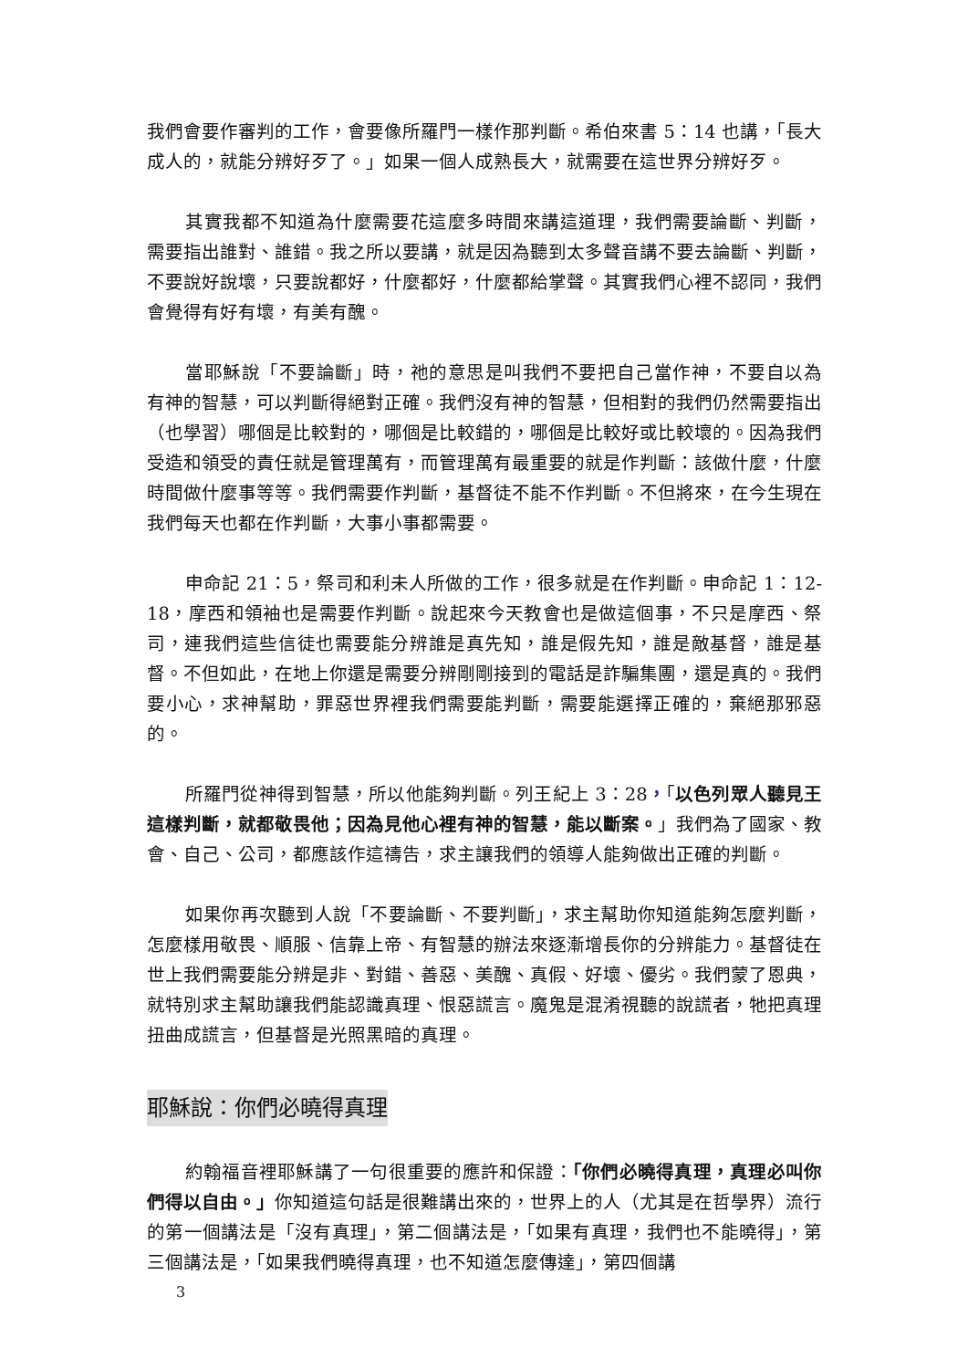我們會要作審判的工作，會要像所羅門一樣作那判斷。希伯來書 5：14 也講，「長大成人的，就能分辨好歹了。」如果一個人成熟長大，就需要在這世界分辨好歹。
其實我都不知道為什麼需要花這麼多時間來講這道理，我們需要論斷、判斷，需要指出誰對、誰錯。我之所以要講，就是因為聽到太多聲音講不要去論斷、判斷，不要說好說壞，只要說都好，什麼都好，什麼都給掌聲。其實我們心裡不認同，我們會覺得有好有壞，有美有醜。
當耶穌說「不要論斷」時，祂的意思是叫我們不要把自己當作神，不要自以為有神的智慧，可以判斷得絕對正確。我們沒有神的智慧，但相對的我們仍然需要指出（也學習）哪個是比較對的，哪個是比較錯的，哪個是比較好或比較壞的。因為我們受造和領受的責任就是管理萬有，而管理萬有最重要的就是作判斷：該做什麼，什麼時間做什麼事等等。我們需要作判斷，基督徒不能不作判斷。不但將來，在今生現在我們每天也都在作判斷，大事小事都需要。
申命記 21：5，祭司和利未人所做的工作，很多就是在作判斷。申命記 1：12-18，摩西和領袖也是需要作判斷。說起來今天教會也是做這個事，不只是摩西、祭司，連我們這些信徒也需要能分辨誰是真先知，誰是假先知，誰是敵基督，誰是基督。不但如此，在地上你還是需要分辨剛剛接到的電話是詐騙集團，還是真的。我們要小心，求神幫助，罪惡世界裡我們需要能判斷，需要能選擇正確的，棄絕那邪惡的。
所羅門從神得到智慧，所以他能夠判斷。列王紀上 3：28，「以色列眾人聽見王這樣判斷，就都敬畏他；因為見他心裡有神的智慧，能以斷案。」我們為了國家、教會、自己、公司，都應該作這禱告，求主讓我們的領導人能夠做出正確的判斷。
如果你再次聽到人說「不要論斷、不要判斷」，求主幫助你知道能夠怎麼判斷，怎麼樣用敬畏、順服、信靠上帝、有智慧的辦法來逐漸增長你的分辨能力。基督徒在世上我們需要能分辨是非、對錯、善惡、美醜、真假、好壞、優劣。我們蒙了恩典，就特別求主幫助讓我們能認識真理、恨惡謊言。魔鬼是混淆視聽的說謊者，牠把真理扭曲成謊言，但基督是光照黑暗的真理。
耶穌說：你們必曉得真理
約翰福音裡耶穌講了一句很重要的應許和保證：「你們必曉得真理，真理必叫你們得以自由。」你知道這句話是很難講出來的，世界上的人（尤其是在哲學界）流行的第一個講法是「沒有真理」，第二個講法是，「如果有真理，我們也不能曉得」，第三個講法是，「如果我們曉得真理，也不知道怎麼傳達」，第四個講
3